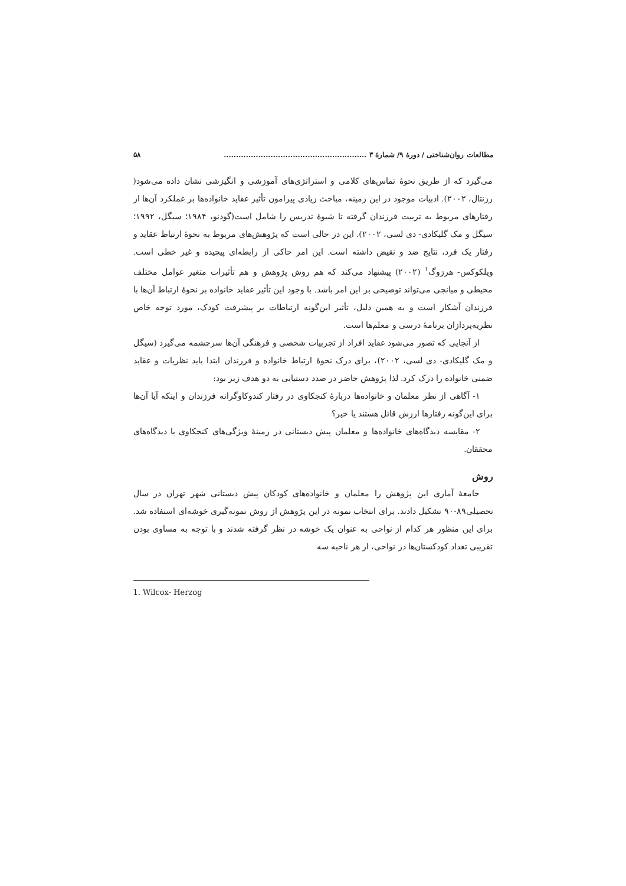مطالعات روان‌شناختی / دورهٔ ۹/ شمارهٔ ۳ .......................................................... ۵۸
می‌گیرد که از طریق نحوهٔ تماس‌های کلامی و استراتژی‌های آموزشی و انگیزشی نشان داده می‌شود( رزنتال، ۲۰۰۲). ادبیات موجود در این زمینه، مباحث زیادی پیرامون تأثیر عقاید خانواده‌ها بر عملکرد آن‌ها از رفتارهای مربوط به تربیت فرزندان گرفته تا شیوهٔ تدریس را شامل است(گودنو، ۱۹۸۴؛ سیگل، ۱۹۹۲؛ سیگل و مک گلیکادی- دی لسی، ۲۰۰۲). این در حالی است که پژوهش‌های مربوط به نحوهٔ ارتباط عقاید و رفتار یک فرد، نتایج ضد و نقیض داشته است. این امر حاکی از رابطه‌ای پیچیده و غیر خطی است. ویلکوکس- هرزوگ<sup>۱</sup> (۲۰۰۲) پیشنهاد می‌کند که هم روش پژوهش و هم تأثیرات متغیر عوامل مختلف محیطی و میانجی می‌تواند توضیحی بر این امر باشد. با وجود این تأثیر عقاید خانواده بر نحوهٔ ارتباط آن‌ها با فرزندان آشکار است و به همین دلیل، تأثیر این‌گونه ارتباطات بر پیشرفت کودک، مورد توجه خاص نظریه‌پردازان برنامهٔ درسی و معلم‌ها است.
از آنجایی که تصور می‌شود عقاید افراد از تجربیات شخصی و فرهنگی آن‌ها سرچشمه می‌گیرد (سیگل و مک گلیکادی- دی لسی، ۲۰۰۲)، برای درک نحوهٔ ارتباط خانواده و فرزندان ابتدا باید نظریات و عقاید ضمنی خانواده را درک کرد. لذا پژوهش حاضر در صدد دستیابی به دو هدف زیر بود:
۱- آگاهی از نظر معلمان و خانواده‌ها دربارهٔ کنجکاوی در رفتار کندوکاوگرانه فرزندان و اینکه آیا آن‌ها برای این‌گونه رفتارها ارزش قائل هستند یا خیر؟
۲- مقایسه دیدگاه‌های خانواده‌ها و معلمان پیش دبستانی در زمینهٔ ویژگی‌های کنجکاوی با دیدگاه‌های محققان.
روش
جامعهٔ آماری این پژوهش را معلمان و خانواده‌های کودکان پیش دبستانی شهر تهران در سال تحصیلی۸۹-۹۰ تشکیل دادند. برای انتخاب نمونه در این پژوهش از روش نمونه‌گیری خوشه‌ای استفاده شد. برای این منظور هر کدام از نواحی به عنوان یک خوشه در نظر گرفته شدند و با توجه به مساوی بودن تقریبی تعداد کودکستان‌ها در نواحی، از هر ناحیه سه
1. Wilcox- Herzog